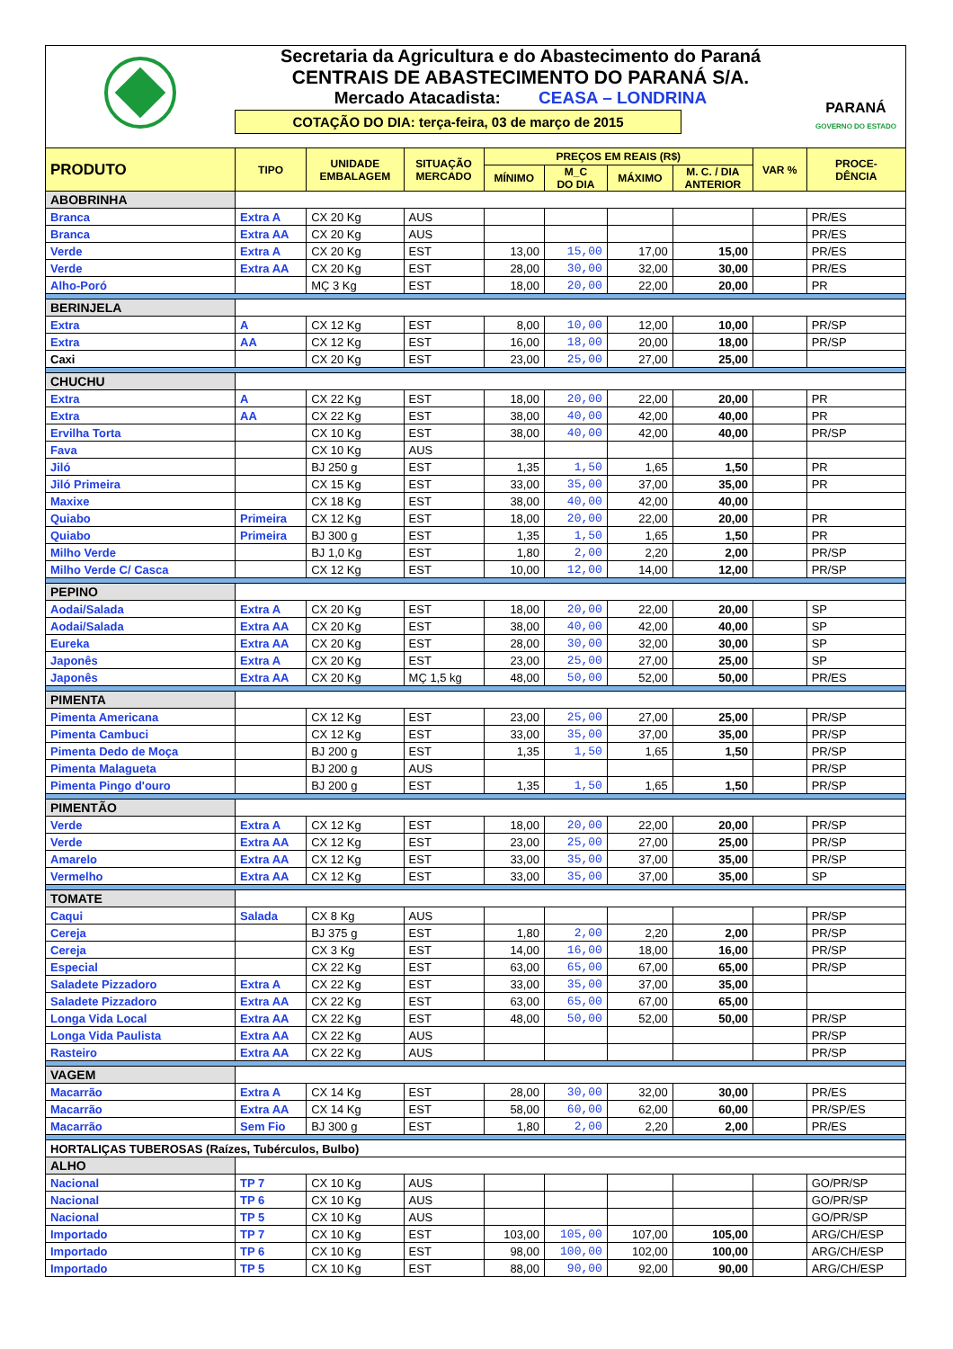Secretaria da Agricultura e do Abastecimento do Paraná
CENTRAIS DE ABASTECIMENTO DO PARANÁ S/A.
Mercado Atacadista: CEASA – LONDRINA
COTAÇÃO DO DIA: terça-feira, 03 de março de 2015
PARANÁ
GOVERNO DO ESTADO
| PRODUTO | TIPO | UNIDADE EMBALAGEM | SITUAÇÃO MERCADO | PREÇOS EM REAIS (R$) | | | | VAR % | PROCE- DÊNCIA |
| --- | --- | --- | --- | --- | --- | --- | --- | --- | --- |
| | | | | MÍNIMO | M_C DO DIA | MÁXIMO | M. C. / DIA ANTERIOR | | |
| ABOBRINHA | | | | | | | | | |
| Branca | Extra A | CX 20 Kg | AUS | | | | | | PR/ES |
| Branca | Extra AA | CX 20 Kg | AUS | | | | | | PR/ES |
| Verde | Extra A | CX 20 Kg | EST | 13,00 | 15,00 | 17,00 | 15,00 | | PR/ES |
| Verde | Extra AA | CX 20 Kg | EST | 28,00 | 30,00 | 32,00 | 30,00 | | PR/ES |
| Alho-Poró | | MÇ 3 Kg | EST | 18,00 | 20,00 | 22,00 | 20,00 | | PR |
| BERINJELA | | | | | | | | | |
| Extra | A | CX 12 Kg | EST | 8,00 | 10,00 | 12,00 | 10,00 | | PR/SP |
| Extra | AA | CX 12 Kg | EST | 16,00 | 18,00 | 20,00 | 18,00 | | PR/SP |
| Caxi | | CX 20 Kg | EST | 23,00 | 25,00 | 27,00 | 25,00 | | |
| CHUCHU | | | | | | | | | |
| Extra | A | CX 22 Kg | EST | 18,00 | 20,00 | 22,00 | 20,00 | | PR |
| Extra | AA | CX 22 Kg | EST | 38,00 | 40,00 | 42,00 | 40,00 | | PR |
| Ervilha Torta | | CX 10 Kg | EST | 38,00 | 40,00 | 42,00 | 40,00 | | PR/SP |
| Fava | | CX 10 Kg | AUS | | | | | | |
| Jiló | | BJ 250 g | EST | 1,35 | 1,50 | 1,65 | 1,50 | | PR |
| Jiló Primeira | | CX 15 Kg | EST | 33,00 | 35,00 | 37,00 | 35,00 | | PR |
| Maxixe | | CX 18 Kg | EST | 38,00 | 40,00 | 42,00 | 40,00 | | |
| Quiabo | Primeira | CX 12 Kg | EST | 18,00 | 20,00 | 22,00 | 20,00 | | PR |
| Quiabo | Primeira | BJ 300 g | EST | 1,35 | 1,50 | 1,65 | 1,50 | | PR |
| Milho Verde | | BJ 1,0 Kg | EST | 1,80 | 2,00 | 2,20 | 2,00 | | PR/SP |
| Milho Verde C/ Casca | | CX 12 Kg | EST | 10,00 | 12,00 | 14,00 | 12,00 | | PR/SP |
| PEPINO | | | | | | | | | |
| Aodai/Salada | Extra A | CX 20 Kg | EST | 18,00 | 20,00 | 22,00 | 20,00 | | SP |
| Aodai/Salada | Extra AA | CX 20 Kg | EST | 38,00 | 40,00 | 42,00 | 40,00 | | SP |
| Eureka | Extra AA | CX 20 Kg | EST | 28,00 | 30,00 | 32,00 | 30,00 | | SP |
| Japonês | Extra A | CX 20 Kg | EST | 23,00 | 25,00 | 27,00 | 25,00 | | SP |
| Japonês | Extra AA | CX 20 Kg | MÇ 1,5 kg | 48,00 | 50,00 | 52,00 | 50,00 | | PR/ES |
| PIMENTA | | | | | | | | | |
| Pimenta Americana | | CX 12 Kg | EST | 23,00 | 25,00 | 27,00 | 25,00 | | PR/SP |
| Pimenta Cambuci | | CX 12 Kg | EST | 33,00 | 35,00 | 37,00 | 35,00 | | PR/SP |
| Pimenta Dedo de Moça | | BJ 200 g | EST | 1,35 | 1,50 | 1,65 | 1,50 | | PR/SP |
| Pimenta Malagueta | | BJ 200 g | AUS | | | | | | PR/SP |
| Pimenta Pingo d'ouro | | BJ 200 g | EST | 1,35 | 1,50 | 1,65 | 1,50 | | PR/SP |
| PIMENTÃO | | | | | | | | | |
| Verde | Extra A | CX 12 Kg | EST | 18,00 | 20,00 | 22,00 | 20,00 | | PR/SP |
| Verde | Extra AA | CX 12 Kg | EST | 23,00 | 25,00 | 27,00 | 25,00 | | PR/SP |
| Amarelo | Extra AA | CX 12 Kg | EST | 33,00 | 35,00 | 37,00 | 35,00 | | PR/SP |
| Vermelho | Extra AA | CX 12 Kg | EST | 33,00 | 35,00 | 37,00 | 35,00 | | SP |
| TOMATE | | | | | | | | | |
| Caqui | Salada | CX 8 Kg | AUS | | | | | | PR/SP |
| Cereja | | BJ 375 g | EST | 1,80 | 2,00 | 2,20 | 2,00 | | PR/SP |
| Cereja | | CX 3 Kg | EST | 14,00 | 16,00 | 18,00 | 16,00 | | PR/SP |
| Especial | | CX 22 Kg | EST | 63,00 | 65,00 | 67,00 | 65,00 | | PR/SP |
| Saladete Pizzadoro | Extra A | CX 22 Kg | EST | 33,00 | 35,00 | 37,00 | 35,00 | | |
| Saladete Pizzadoro | Extra AA | CX 22 Kg | EST | 63,00 | 65,00 | 67,00 | 65,00 | | |
| Longa Vida Local | Extra AA | CX 22 Kg | EST | 48,00 | 50,00 | 52,00 | 50,00 | | PR/SP |
| Longa Vida Paulista | Extra AA | CX 22 Kg | AUS | | | | | | PR/SP |
| Rasteiro | Extra AA | CX 22 Kg | AUS | | | | | | PR/SP |
| VAGEM | | | | | | | | | |
| Macarrão | Extra A | CX 14 Kg | EST | 28,00 | 30,00 | 32,00 | 30,00 | | PR/ES |
| Macarrão | Extra AA | CX 14 Kg | EST | 58,00 | 60,00 | 62,00 | 60,00 | | PR/SP/ES |
| Macarrão | Sem Fio | BJ 300 g | EST | 1,80 | 2,00 | 2,20 | 2,00 | | PR/ES |
| HORTALIÇAS TUBEROSAS (Raízes, Tubérculos, Bulbo) | | | | | | | | | |
| ALHO | | | | | | | | | |
| Nacional | TP 7 | CX 10 Kg | AUS | | | | | | GO/PR/SP |
| Nacional | TP 6 | CX 10 Kg | AUS | | | | | | GO/PR/SP |
| Nacional | TP 5 | CX 10 Kg | AUS | | | | | | GO/PR/SP |
| Importado | TP 7 | CX 10 Kg | EST | 103,00 | 105,00 | 107,00 | 105,00 | | ARG/CH/ESP |
| Importado | TP 6 | CX 10 Kg | EST | 98,00 | 100,00 | 102,00 | 100,00 | | ARG/CH/ESP |
| Importado | TP 5 | CX 10 Kg | EST | 88,00 | 90,00 | 92,00 | 90,00 | | ARG/CH/ESP |